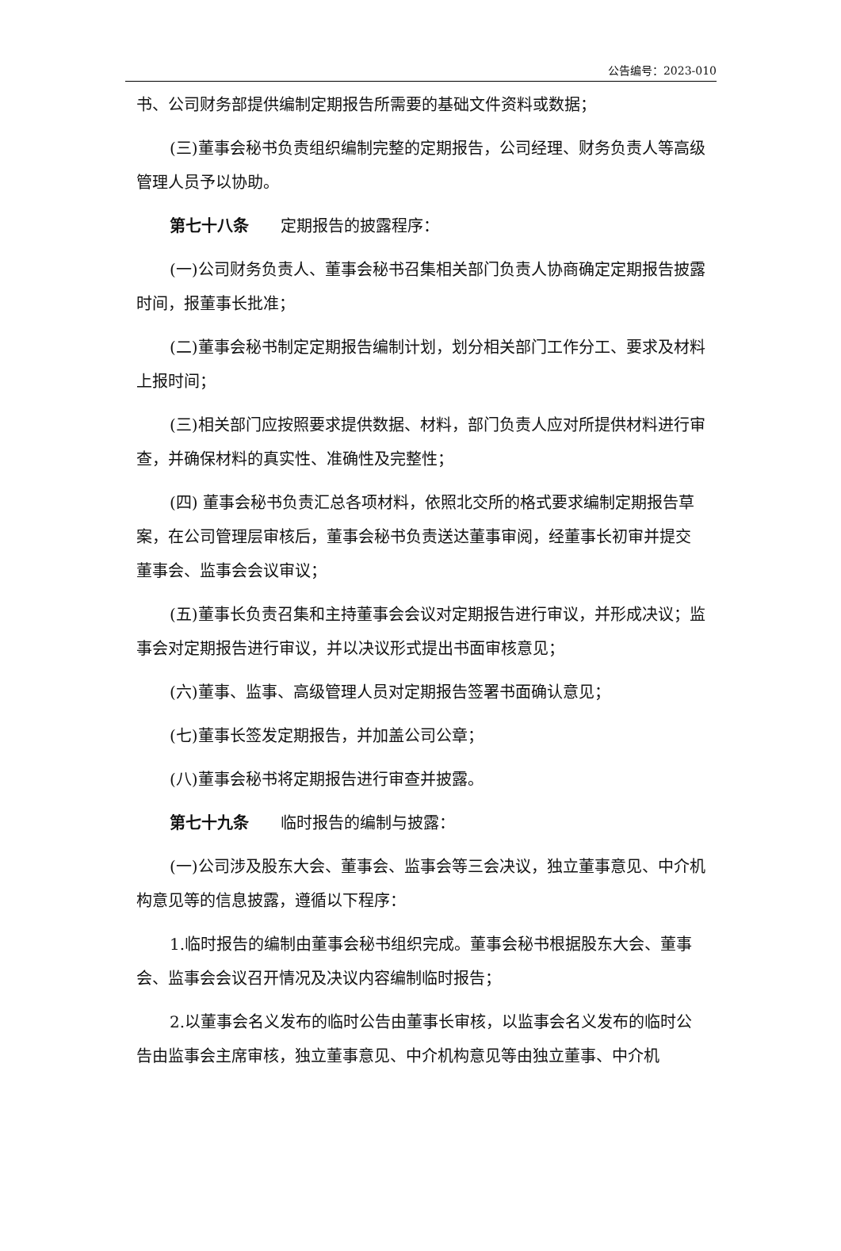公告编号：2023-010
书、公司财务部提供编制定期报告所需要的基础文件资料或数据；
(三)董事会秘书负责组织编制完整的定期报告，公司经理、财务负责人等高级管理人员予以协助。
第七十八条　　定期报告的披露程序：
(一)公司财务负责人、董事会秘书召集相关部门负责人协商确定定期报告披露时间，报董事长批准；
(二)董事会秘书制定定期报告编制计划，划分相关部门工作分工、要求及材料上报时间；
(三)相关部门应按照要求提供数据、材料，部门负责人应对所提供材料进行审查，并确保材料的真实性、准确性及完整性；
(四) 董事会秘书负责汇总各项材料，依照北交所的格式要求编制定期报告草案，在公司管理层审核后，董事会秘书负责送达董事审阅，经董事长初审并提交董事会、监事会会议审议；
(五)董事长负责召集和主持董事会会议对定期报告进行审议，并形成决议；监事会对定期报告进行审议，并以决议形式提出书面审核意见；
(六)董事、监事、高级管理人员对定期报告签署书面确认意见；
(七)董事长签发定期报告，并加盖公司公章；
(八)董事会秘书将定期报告进行审查并披露。
第七十九条　　临时报告的编制与披露：
(一)公司涉及股东大会、董事会、监事会等三会决议，独立董事意见、中介机构意见等的信息披露，遵循以下程序：
1.临时报告的编制由董事会秘书组织完成。董事会秘书根据股东大会、董事会、监事会会议召开情况及决议内容编制临时报告；
2.以董事会名义发布的临时公告由董事长审核，以监事会名义发布的临时公告由监事会主席审核，独立董事意见、中介机构意见等由独立董事、中介机